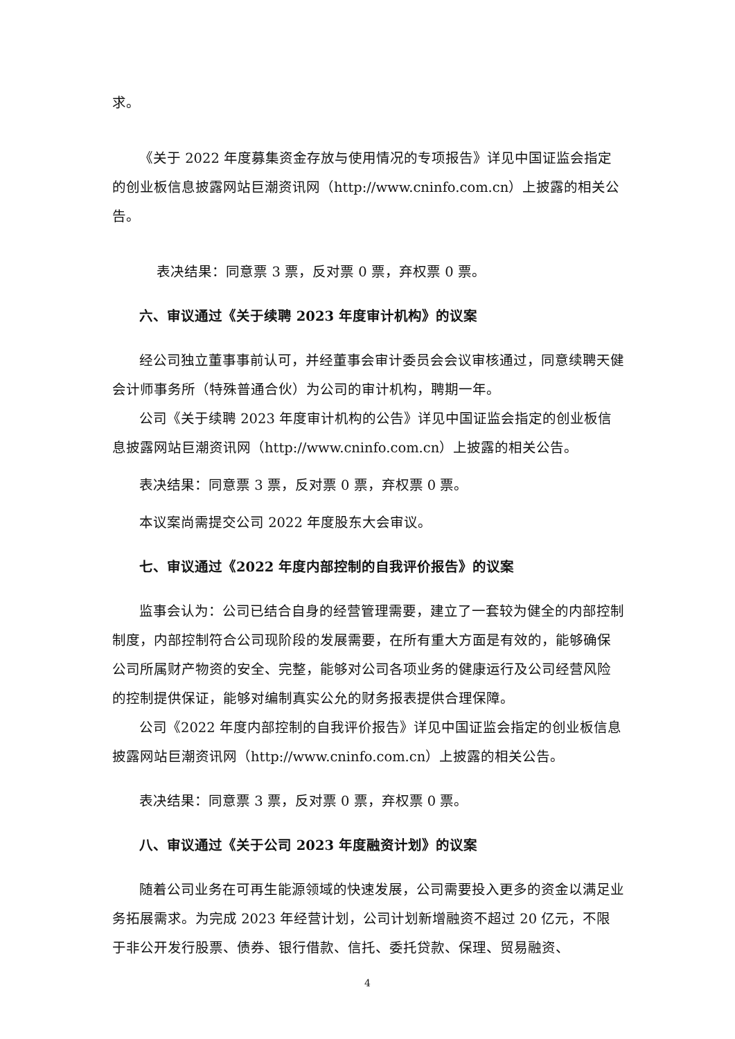求。
《关于 2022 年度募集资金存放与使用情况的专项报告》详见中国证监会指定的创业板信息披露网站巨潮资讯网（http://www.cninfo.com.cn）上披露的相关公告。
表决结果：同意票 3 票，反对票 0 票，弃权票 0 票。
六、审议通过《关于续聘 2023 年度审计机构》的议案
经公司独立董事事前认可，并经董事会审计委员会会议审核通过，同意续聘天健会计师事务所（特殊普通合伙）为公司的审计机构，聘期一年。
公司《关于续聘 2023 年度审计机构的公告》详见中国证监会指定的创业板信息披露网站巨潮资讯网（http://www.cninfo.com.cn）上披露的相关公告。
表决结果：同意票 3 票，反对票 0 票，弃权票 0 票。
本议案尚需提交公司 2022 年度股东大会审议。
七、审议通过《2022 年度内部控制的自我评价报告》的议案
监事会认为：公司已结合自身的经营管理需要，建立了一套较为健全的内部控制制度，内部控制符合公司现阶段的发展需要，在所有重大方面是有效的，能够确保公司所属财产物资的安全、完整，能够对公司各项业务的健康运行及公司经营风险的控制提供保证，能够对编制真实公允的财务报表提供合理保障。
公司《2022 年度内部控制的自我评价报告》详见中国证监会指定的创业板信息披露网站巨潮资讯网（http://www.cninfo.com.cn）上披露的相关公告。
表决结果：同意票 3 票，反对票 0 票，弃权票 0 票。
八、审议通过《关于公司 2023 年度融资计划》的议案
随着公司业务在可再生能源领域的快速发展，公司需要投入更多的资金以满足业务拓展需求。为完成 2023 年经营计划，公司计划新增融资不超过 20 亿元，不限于非公开发行股票、债券、银行借款、信托、委托贷款、保理、贸易融资、
4